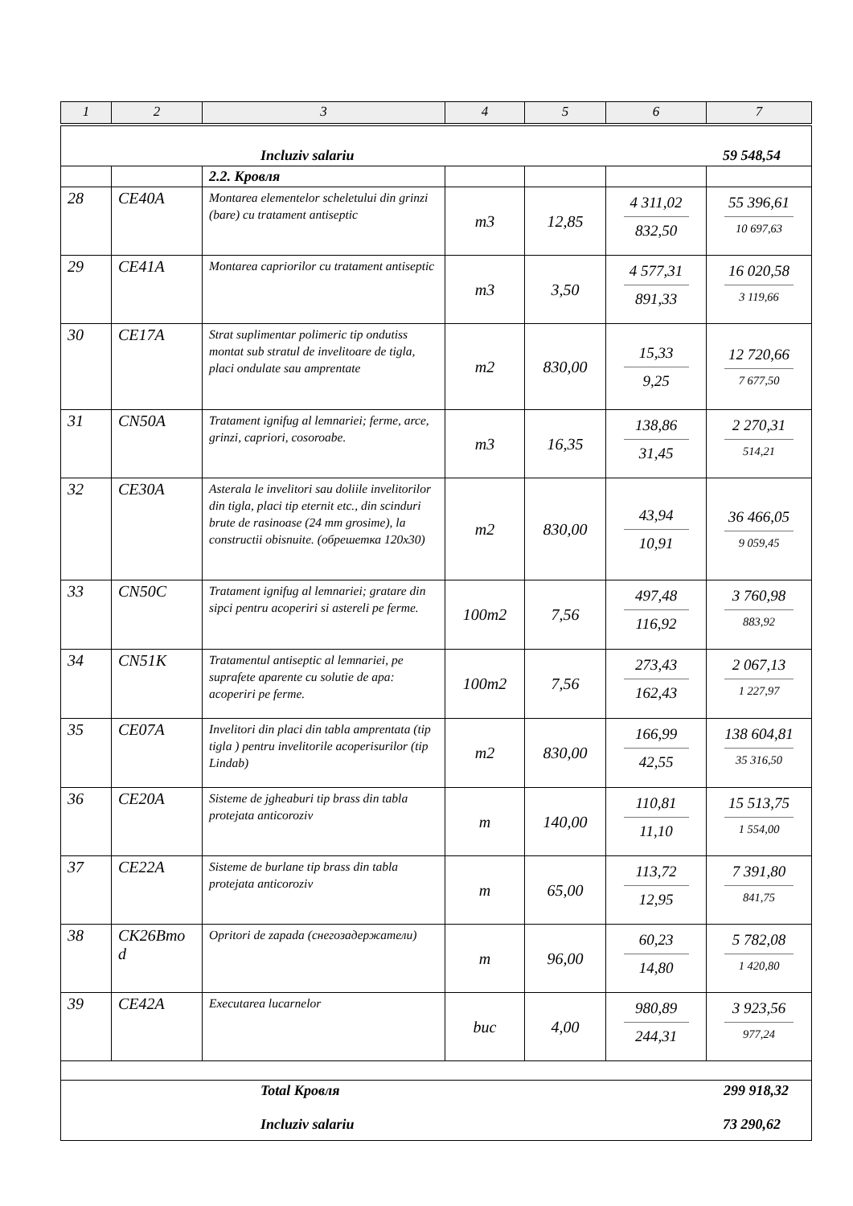| 1 | 2 | 3 | 4 | 5 | 6 | 7 |
| --- | --- | --- | --- | --- | --- | --- |
| Incluziv salariu 59 548,54 | | | | | | |
| | | 2.2. Кровля | | | | |
| 28 | CE40A | Montarea elementelor scheletului din grinzi (bare) cu tratament antiseptic | m3 | 12,85 | 4 311,02 832,50 | 55 396,61 10 697,63 |
| 29 | CE41A | Montarea capriorilor cu tratament antiseptic | m3 | 3,50 | 4 577,31 891,33 | 16 020,58 3 119,66 |
| 30 | CE17A | Strat suplimentar polimeric tip ondutiss montat sub stratul de invelitoare de tigla, placi ondulate sau amprentate | m2 | 830,00 | 15,33 9,25 | 12 720,66 7 677,50 |
| 31 | CN50A | Tratament ignifug al lemnariei; ferme, arce, grinzi, capriori, cosoroabe. | m3 | 16,35 | 138,86 31,45 | 2 270,31 514,21 |
| 32 | CE30A | Asterala le invelitori sau doliile invelitorilor din tigla, placi tip eternit etc., din scinduri brute de rasinoase (24 mm grosime), la constructii obisnuite. (обрешетка 120x30) | m2 | 830,00 | 43,94 10,91 | 36 466,05 9 059,45 |
| 33 | CN50C | Tratament ignifug al lemnariei; gratare din sipci pentru acoperiri si astereli pe ferme. | 100m2 | 7,56 | 497,48 116,92 | 3 760,98 883,92 |
| 34 | CN51K | Tratamentul antiseptic al lemnariei, pe suprafete aparente cu solutie de apa: acoperiri pe ferme. | 100m2 | 7,56 | 273,43 162,43 | 2 067,13 1 227,97 |
| 35 | CE07A | Invelitori din placi din tabla amprentata (tip tigla ) pentru invelitorile acoperisurilor (tip Lindab) | m2 | 830,00 | 166,99 42,55 | 138 604,81 35 316,50 |
| 36 | CE20A | Sisteme de jgheaburi tip brass din tabla protejata anticoroziv | m | 140,00 | 110,81 11,10 | 15 513,75 1 554,00 |
| 37 | CE22A | Sisteme de burlane tip brass din tabla protejata anticoroziv | m | 65,00 | 113,72 12,95 | 7 391,80 841,75 |
| 38 | CK26Bmo d | Opritori de zapada (снегозадержатели) | m | 96,00 | 60,23 14,80 | 5 782,08 1 420,80 |
| 39 | CE42A | Executarea lucarnelor | buc | 4,00 | 980,89 244,31 | 3 923,56 977,24 |
| Total Кровля 299 918,32 Incluziv salariu 73 290,62 | | | | | | |